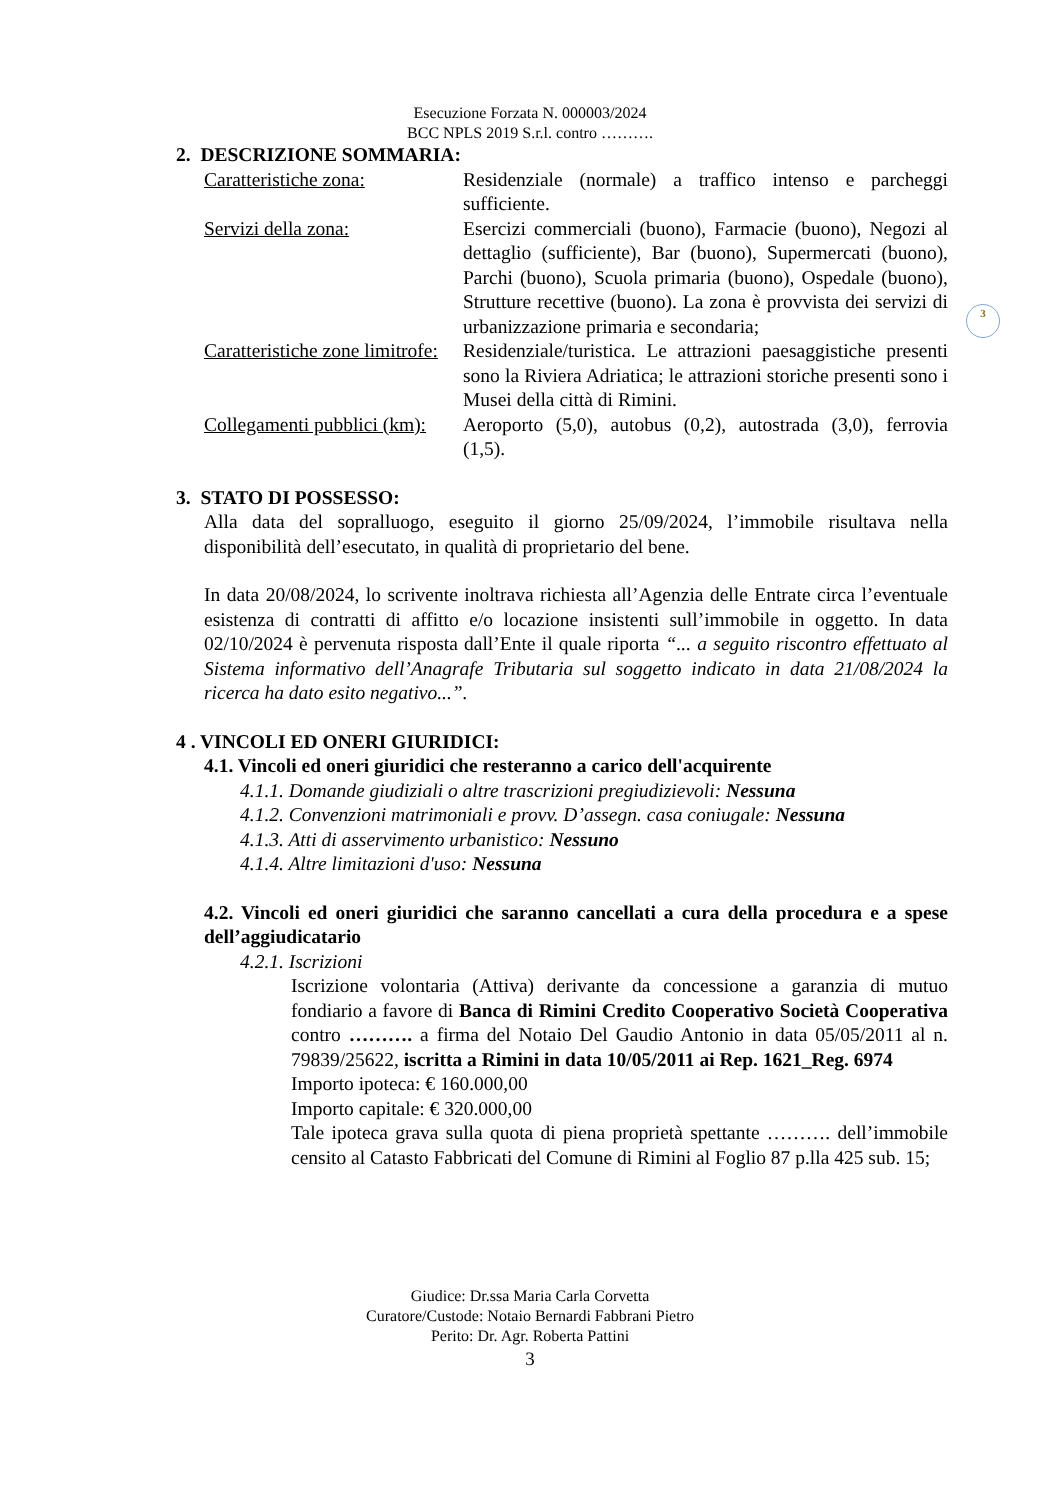Esecuzione Forzata N. 000003/2024
BCC NPLS 2019 S.r.l. contro ……….
3
2. DESCRIZIONE SOMMARIA:
Caratteristiche zona: Residenziale (normale) a traffico intenso e parcheggi sufficiente.
Servizi della zona: Esercizi commerciali (buono), Farmacie (buono), Negozi al dettaglio (sufficiente), Bar (buono), Supermercati (buono), Parchi (buono), Scuola primaria (buono), Ospedale (buono), Strutture recettive (buono). La zona è provvista dei servizi di urbanizzazione primaria e secondaria;
Caratteristiche zone limitrofe: Residenziale/turistica. Le attrazioni paesaggistiche presenti sono la Riviera Adriatica; le attrazioni storiche presenti sono i Musei della città di Rimini.
Collegamenti pubblici (km): Aeroporto (5,0), autobus (0,2), autostrada (3,0), ferrovia (1,5).
3. STATO DI POSSESSO:
Alla data del sopralluogo, eseguito il giorno 25/09/2024, l’immobile risultava nella disponibilità dell’esecutato, in qualità di proprietario del bene.
In data 20/08/2024, lo scrivente inoltrava richiesta all’Agenzia delle Entrate circa l’eventuale esistenza di contratti di affitto e/o locazione insistenti sull’immobile in oggetto. In data 02/10/2024 è pervenuta risposta dall’Ente il quale riporta “... a seguito riscontro effettuato al Sistema informativo dell’Anagrafe Tributaria sul soggetto indicato in data 21/08/2024 la ricerca ha dato esito negativo...”.
4 . VINCOLI ED ONERI GIURIDICI:
4.1. Vincoli ed oneri giuridici che resteranno a carico dell'acquirente
4.1.1. Domande giudiziali o altre trascrizioni pregiudizievoli: Nessuna
4.1.2. Convenzioni matrimoniali e provv. D’assegn. casa coniugale: Nessuna
4.1.3. Atti di asservimento urbanistico: Nessuno
4.1.4. Altre limitazioni d'uso: Nessuna
4.2. Vincoli ed oneri giuridici che saranno cancellati a cura della procedura e a spese dell’aggiudicatario
4.2.1. Iscrizioni
Iscrizione volontaria (Attiva) derivante da concessione a garanzia di mutuo fondiario a favore di Banca di Rimini Credito Cooperativo Società Cooperativa contro ………. a firma del Notaio Del Gaudio Antonio in data 05/05/2011 al n. 79839/25622, iscritta a Rimini in data 10/05/2011 ai Rep. 1621_Reg. 6974
Importo ipoteca: € 160.000,00
Importo capitale: € 320.000,00
Tale ipoteca grava sulla quota di piena proprietà spettante ………. dell’immobile censito al Catasto Fabbricati del Comune di Rimini al Foglio 87 p.lla 425 sub. 15;
Giudice: Dr.ssa Maria Carla Corvetta
Curatore/Custode: Notaio Bernardi Fabbrani Pietro
Perito: Dr. Agr. Roberta Pattini
3